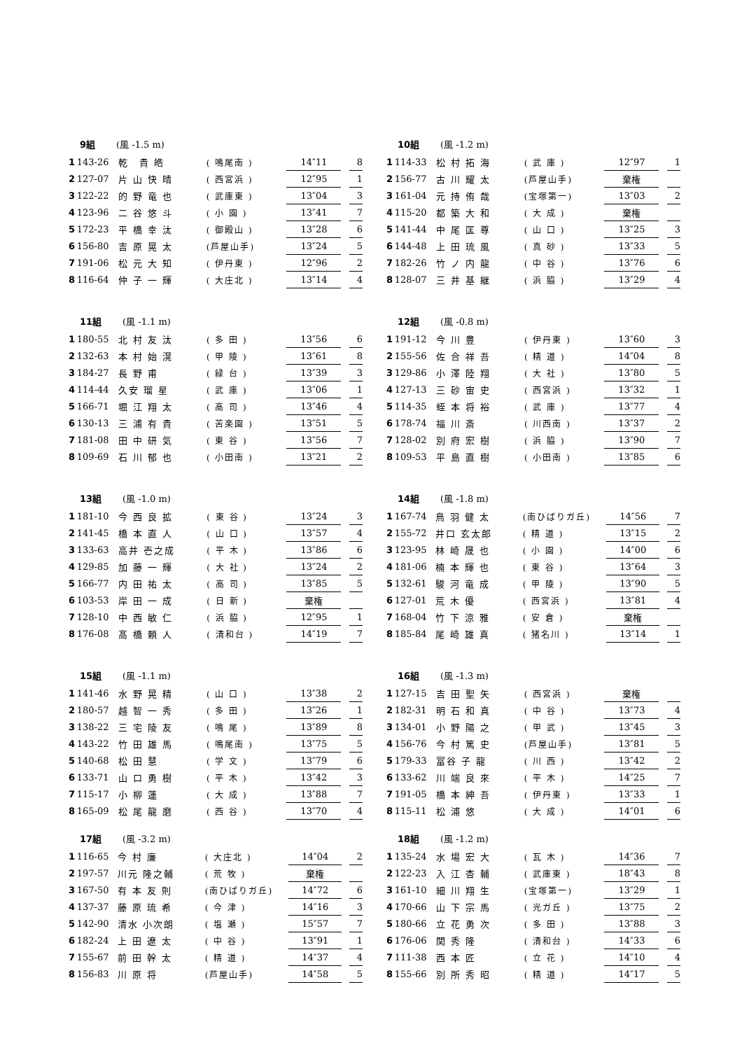9組 (風 -1.5 m)
| 1 | 143-26 | 乾 貴 皓 | ( 鳴尾南 ) | 14″11 | | 8 |
| 2 | 127-07 | 片 山 快 晴 | ( 西宮浜 ) | 12″95 | | 1 |
| 3 | 122-22 | 的 野 竜 也 | ( 武庫東 ) | 13″04 | | 3 |
| 4 | 123-96 | 二 谷 悠 斗 | ( 小 園 ) | 13″41 | | 7 |
| 5 | 172-23 | 平 橋 幸 汰 | ( 御殿山 ) | 13″28 | | 6 |
| 6 | 156-80 | 吉 原 晃 太 | (芦屋山手) | 13″24 | | 5 |
| 7 | 191-06 | 松 元 大 知 | ( 伊丹東 ) | 12″96 | | 2 |
| 8 | 116-64 | 仲 子 一 輝 | ( 大庄北 ) | 13″14 | | 4 |
10組 (風 -1.2 m)
| 1 | 114-33 | 松 村 拓 海 | ( 武 庫 ) | 12″97 | | 1 |
| 2 | 156-77 | 古 川 耀 太 | (芦屋山手) | 棄権 | | |
| 3 | 161-04 | 元 持 侑 哉 | (宝塚第一) | 13″03 | | 2 |
| 4 | 115-20 | 都 築 大 和 | ( 大 成 ) | 棄権 | | |
| 5 | 141-44 | 中 尾 匡 尊 | ( 山 口 ) | 13″25 | | 3 |
| 6 | 144-48 | 上 田 琉 風 | ( 真 砂 ) | 13″33 | | 5 |
| 7 | 182-26 | 竹 ノ 内 龍 | ( 中 谷 ) | 13″76 | | 6 |
| 8 | 128-07 | 三 井 基 継 | ( 浜 脇 ) | 13″29 | | 4 |
11組 (風 -1.1 m)
| 1 | 180-55 | 北 村 友 汰 | ( 多 田 ) | 13″56 | | 6 |
| 2 | 132-63 | 本 村 始 滉 | ( 甲 陵 ) | 13″61 | | 8 |
| 3 | 184-27 | 長 野 甫 | ( 緑 台 ) | 13″39 | | 3 |
| 4 | 114-44 | 久安 瑠 星 | ( 武 庫 ) | 13″06 | | 1 |
| 5 | 166-71 | 堀 江 翔 太 | ( 高 司 ) | 13″46 | | 4 |
| 6 | 130-13 | 三 浦 有 貴 | ( 苦楽園 ) | 13″51 | | 5 |
| 7 | 181-08 | 田 中 研 気 | ( 東 谷 ) | 13″56 | | 7 |
| 8 | 109-69 | 石 川 郁 也 | ( 小田南 ) | 13″21 | | 2 |
12組 (風 -0.8 m)
| 1 | 191-12 | 今 川 豊 | ( 伊丹東 ) | 13″60 | | 3 |
| 2 | 155-56 | 佐 合 祥 吾 | ( 精 道 ) | 14″04 | | 8 |
| 3 | 129-86 | 小 澤 陸 翔 | ( 大 社 ) | 13″80 | | 5 |
| 4 | 127-13 | 三 砂 宙 史 | ( 西宮浜 ) | 13″32 | | 1 |
| 5 | 114-35 | 蛭 本 将 裕 | ( 武 庫 ) | 13″77 | | 4 |
| 6 | 178-74 | 福 川 斎 | ( 川西南 ) | 13″37 | | 2 |
| 7 | 128-02 | 別 府 宏 樹 | ( 浜 脇 ) | 13″90 | | 7 |
| 8 | 109-53 | 平 島 直 樹 | ( 小田南 ) | 13″85 | | 6 |
13組 (風 -1.0 m)
| 1 | 181-10 | 今 西 良 拡 | ( 東 谷 ) | 13″24 | | 3 |
| 2 | 141-45 | 橋 本 直 人 | ( 山 口 ) | 13″57 | | 4 |
| 3 | 133-63 | 高井 壱之成 | ( 平 木 ) | 13″86 | | 6 |
| 4 | 129-85 | 加 藤 一 輝 | ( 大 社 ) | 13″24 | | 2 |
| 5 | 166-77 | 内 田 祐 太 | ( 高 司 ) | 13″85 | | 5 |
| 6 | 103-53 | 岸 田 一 成 | ( 日 新 ) | 棄権 | | |
| 7 | 128-10 | 中 西 敏 仁 | ( 浜 脇 ) | 12″95 | | 1 |
| 8 | 176-08 | 髙 橋 頼 人 | ( 清和台 ) | 14″19 | | 7 |
14組 (風 -1.8 m)
| 1 | 167-74 | 鳥 羽 健 太 | (南ひばりガ丘) | 14″56 | | 7 |
| 2 | 155-72 | 井口 玄太郎 | ( 精 道 ) | 13″15 | | 2 |
| 3 | 123-95 | 林 崎 晟 也 | ( 小 園 ) | 14″00 | | 6 |
| 4 | 181-06 | 楠 本 輝 也 | ( 東 谷 ) | 13″64 | | 3 |
| 5 | 132-61 | 駿 河 竜 成 | ( 甲 陵 ) | 13″90 | | 5 |
| 6 | 127-01 | 荒 木 優 | ( 西宮浜 ) | 13″81 | | 4 |
| 7 | 168-04 | 竹 下 涼 雅 | ( 安 倉 ) | 棄権 | | |
| 8 | 185-84 | 尾 崎 雄 真 | ( 猪名川 ) | 13″14 | | 1 |
15組 (風 -1.1 m)
| 1 | 141-46 | 水 野 晃 精 | ( 山 口 ) | 13″38 | | 2 |
| 2 | 180-57 | 越 智 一 秀 | ( 多 田 ) | 13″26 | | 1 |
| 3 | 138-22 | 三 宅 陵 友 | ( 鳴 尾 ) | 13″89 | | 8 |
| 4 | 143-22 | 竹 田 雄 馬 | ( 鳴尾南 ) | 13″75 | | 5 |
| 5 | 140-68 | 松 田 慧 | ( 学 文 ) | 13″79 | | 6 |
| 6 | 133-71 | 山 口 勇 樹 | ( 平 木 ) | 13″42 | | 3 |
| 7 | 115-17 | 小 柳 蓮 | ( 大 成 ) | 13″88 | | 7 |
| 8 | 165-09 | 松 尾 龍 磨 | ( 西 谷 ) | 13″70 | | 4 |
16組 (風 -1.3 m)
| 1 | 127-15 | 吉 田 聖 矢 | ( 西宮浜 ) | 棄権 | | |
| 2 | 182-31 | 明 石 和 真 | ( 中 谷 ) | 13″73 | | 4 |
| 3 | 134-01 | 小 野 陽 之 | ( 甲 武 ) | 13″45 | | 3 |
| 4 | 156-76 | 今 村 篤 史 | (芦屋山手) | 13″81 | | 5 |
| 5 | 179-33 | 冨谷 子 龍 | ( 川 西 ) | 13″42 | | 2 |
| 6 | 133-62 | 川 端 良 來 | ( 平 木 ) | 14″25 | | 7 |
| 7 | 191-05 | 橋 本 紳 吾 | ( 伊丹東 ) | 13″33 | | 1 |
| 8 | 115-11 | 松 浦 悠 | ( 大 成 ) | 14″01 | | 6 |
17組 (風 -3.2 m)
| 1 | 116-65 | 今 村 廉 | ( 大庄北 ) | 14″04 | | 2 |
| 2 | 197-57 | 川元 隆之輔 | ( 荒 牧 ) | 棄権 | | |
| 3 | 167-50 | 有 本 友 則 | (南ひばりガ丘) | 14″72 | | 6 |
| 4 | 137-37 | 藤 原 琉 希 | ( 今 津 ) | 14″16 | | 3 |
| 5 | 142-90 | 清水 小次朗 | ( 塩 瀬 ) | 15″57 | | 7 |
| 6 | 182-24 | 上 田 遼 太 | ( 中 谷 ) | 13″91 | | 1 |
| 7 | 155-67 | 前 田 幹 太 | ( 精 道 ) | 14″37 | | 4 |
| 8 | 156-83 | 川 原 将 | (芦屋山手) | 14″58 | | 5 |
18組 (風 -1.2 m)
| 1 | 135-24 | 水 場 宏 大 | ( 瓦 木 ) | 14″36 | | 7 |
| 2 | 122-23 | 入 江 杏 輔 | ( 武庫東 ) | 18″43 | | 8 |
| 3 | 161-10 | 細 川 翔 生 | (宝塚第一) | 13″29 | | 1 |
| 4 | 170-66 | 山 下 宗 馬 | ( 光ガ丘 ) | 13″75 | | 2 |
| 5 | 180-66 | 立 花 勇 次 | ( 多 田 ) | 13″88 | | 3 |
| 6 | 176-06 | 関 秀 隆 | ( 清和台 ) | 14″33 | | 6 |
| 7 | 111-38 | 西 本 匠 | ( 立 花 ) | 14″10 | | 4 |
| 8 | 155-66 | 別 所 秀 昭 | ( 精 道 ) | 14″17 | | 5 |